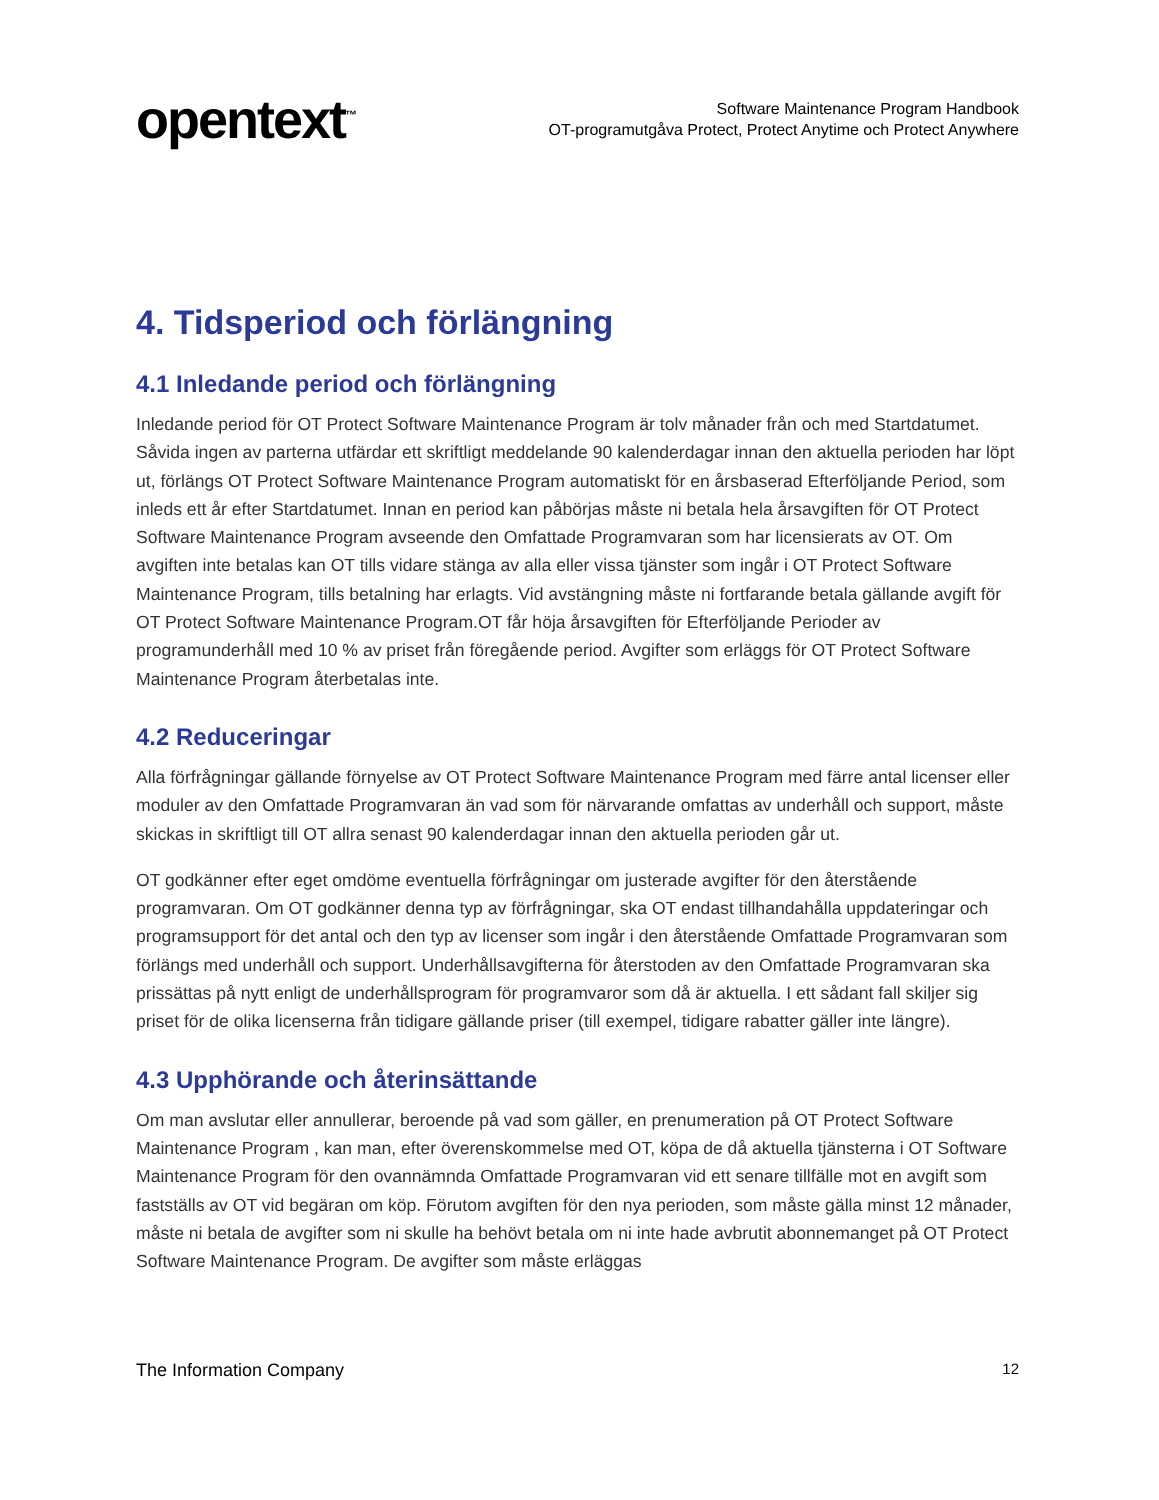opentext<sup>™</sup>
Software Maintenance Program Handbook
OT-programutgåva Protect, Protect Anytime och Protect Anywhere
4. Tidsperiod och förlängning
4.1 Inledande period och förlängning
Inledande period för OT Protect Software Maintenance Program är tolv månader från och med Startdatumet. Såvida ingen av parterna utfärdar ett skriftligt meddelande 90 kalenderdagar innan den aktuella perioden har löpt ut, förlängs OT Protect Software Maintenance Program automatiskt för en årsbaserad Efterföljande Period, som inleds ett år efter Startdatumet. Innan en period kan påbörjas måste ni betala hela årsavgiften för OT Protect Software Maintenance Program avseende den Omfattade Programvaran som har licensierats av OT. Om avgiften inte betalas kan OT tills vidare stänga av alla eller vissa tjänster som ingår i OT Protect Software Maintenance Program, tills betalning har erlagts. Vid avstängning måste ni fortfarande betala gällande avgift för OT Protect Software Maintenance Program.OT får höja årsavgiften för Efterföljande Perioder av programunderhåll med 10 % av priset från föregående period. Avgifter som erläggs för OT Protect Software Maintenance Program återbetalas inte.
4.2 Reduceringar
Alla förfrågningar gällande förnyelse av OT Protect Software Maintenance Program med färre antal licenser eller moduler av den Omfattade Programvaran än vad som för närvarande omfattas av underhåll och support, måste skickas in skriftligt till OT allra senast 90 kalenderdagar innan den aktuella perioden går ut.
OT godkänner efter eget omdöme eventuella förfrågningar om justerade avgifter för den återstående programvaran. Om OT godkänner denna typ av förfrågningar, ska OT endast tillhandahålla uppdateringar och programsupport för det antal och den typ av licenser som ingår i den återstående Omfattade Programvaran som förlängs med underhåll och support. Underhållsavgifterna för återstoden av den Omfattade Programvaran ska prissättas på nytt enligt de underhållsprogram för programvaror som då är aktuella. I ett sådant fall skiljer sig priset för de olika licenserna från tidigare gällande priser (till exempel, tidigare rabatter gäller inte längre).
4.3 Upphörande och återinsättande
Om man avslutar eller annullerar, beroende på vad som gäller, en prenumeration på OT Protect Software Maintenance Program , kan man, efter överenskommelse med OT, köpa de då aktuella tjänsterna i OT Software Maintenance Program för den ovannämnda Omfattade Programvaran vid ett senare tillfälle mot en avgift som fastställs av OT vid begäran om köp. Förutom avgiften för den nya perioden, som måste gälla minst 12 månader, måste ni betala de avgifter som ni skulle ha behövt betala om ni inte hade avbrutit abonnemanget på OT Protect Software Maintenance Program. De avgifter som måste erläggas
The Information Company 12